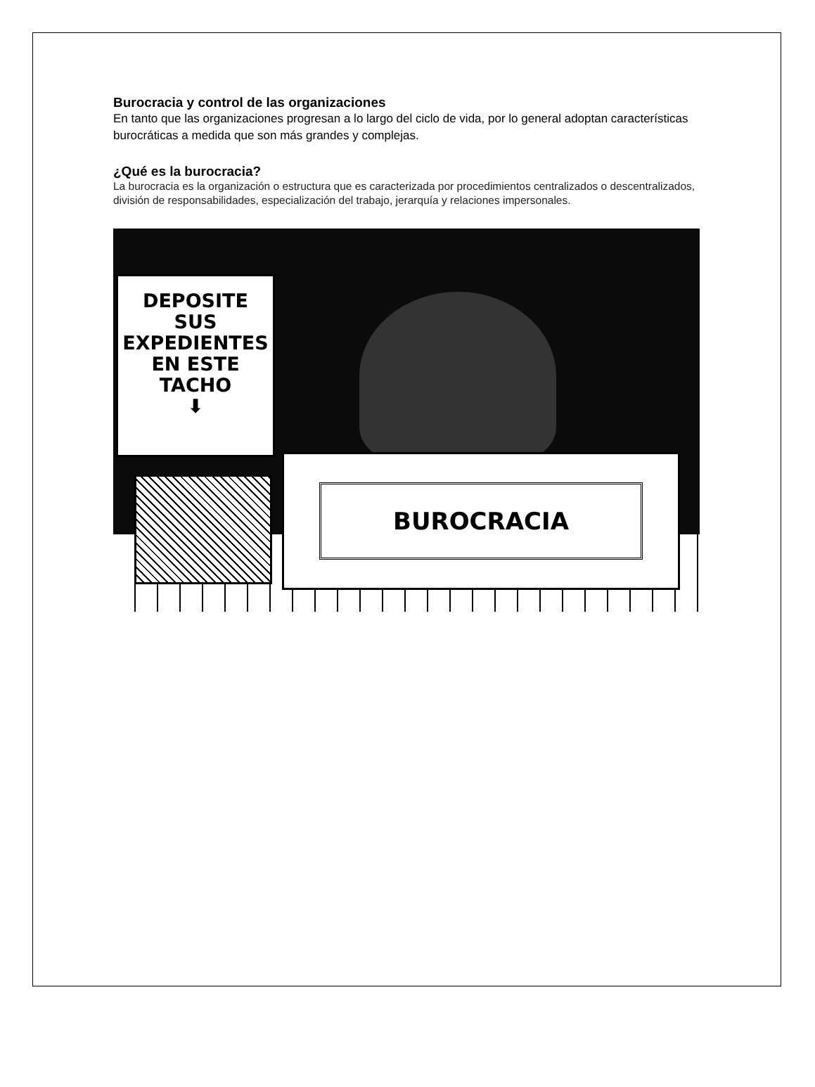Burocracia y control de las organizaciones
En tanto que las organizaciones progresan a lo largo del ciclo de vida, por lo general adoptan características burocráticas a medida que son más grandes y complejas.
¿Qué es la burocracia?
La burocracia es la organización o estructura que es caracterizada por procedimientos centralizados o descentralizados, división de responsabilidades, especialización del trabajo, jerarquía y relaciones impersonales.
DEPOSITE
SUS
EXPEDIENTES
EN ESTE
TACHO
⬇
BUROCRACIA